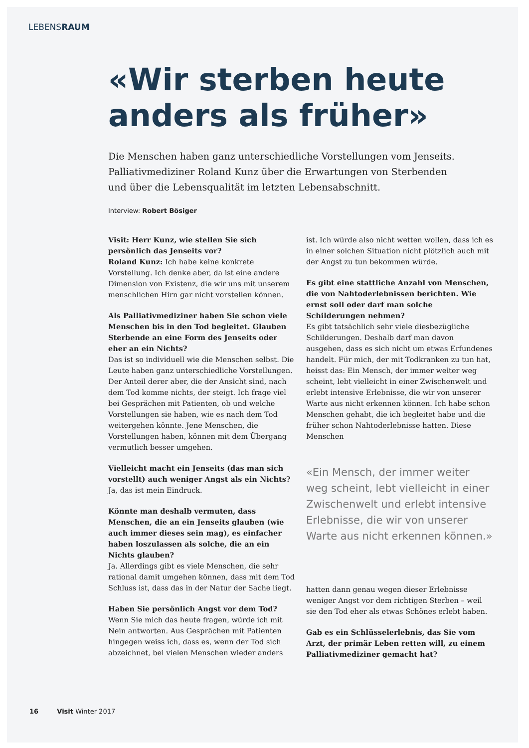LEBENSRAUM
«Wir sterben heute anders als früher»
Die Menschen haben ganz unterschiedliche Vorstellungen vom Jenseits. Palliativmediziner Roland Kunz über die Erwartungen von Sterbenden und über die Lebensqualität im letzten Lebensabschnitt.
Interview: Robert Bösiger
Visit: Herr Kunz, wie stellen Sie sich persönlich das Jenseits vor?
Roland Kunz: Ich habe keine konkrete Vorstellung. Ich denke aber, da ist eine andere Dimension von Existenz, die wir uns mit unserem menschlichen Hirn gar nicht vorstellen können.
Als Palliativmediziner haben Sie schon viele Menschen bis in den Tod begleitet. Glauben Sterbende an eine Form des Jenseits oder eher an ein Nichts?
Das ist so individuell wie die Menschen selbst. Die Leute haben ganz unterschiedliche Vorstellungen. Der Anteil derer aber, die der Ansicht sind, nach dem Tod komme nichts, der steigt. Ich frage viel bei Gesprächen mit Patienten, ob und welche Vorstellungen sie haben, wie es nach dem Tod weitergehen könnte. Jene Menschen, die Vorstellungen haben, können mit dem Übergang vermutlich besser umgehen.
Vielleicht macht ein Jenseits (das man sich vorstellt) auch weniger Angst als ein Nichts?
Ja, das ist mein Eindruck.
Könnte man deshalb vermuten, dass Menschen, die an ein Jenseits glauben (wie auch immer dieses sein mag), es einfacher haben loszulassen als solche, die an ein Nichts glauben?
Ja. Allerdings gibt es viele Menschen, die sehr rational damit umgehen können, dass mit dem Tod Schluss ist, dass das in der Natur der Sache liegt.
Haben Sie persönlich Angst vor dem Tod?
Wenn Sie mich das heute fragen, würde ich mit Nein antworten. Aus Gesprächen mit Patienten hingegen weiss ich, dass es, wenn der Tod sich abzeichnet, bei vielen Menschen wieder anders
ist. Ich würde also nicht wetten wollen, dass ich es in einer solchen Situation nicht plötzlich auch mit der Angst zu tun bekommen würde.
Es gibt eine stattliche Anzahl von Menschen, die von Nahtoderlebnissen berichten. Wie ernst soll oder darf man solche Schilderungen nehmen?
Es gibt tatsächlich sehr viele diesbezügliche Schilderungen. Deshalb darf man davon ausgehen, dass es sich nicht um etwas Erfundenes handelt. Für mich, der mit Todkranken zu tun hat, heisst das: Ein Mensch, der immer weiter weg scheint, lebt vielleicht in einer Zwischenwelt und erlebt intensive Erlebnisse, die wir von unserer Warte aus nicht erkennen können. Ich habe schon Menschen gehabt, die ich begleitet habe und die früher schon Nahtoderlebnisse hatten. Diese Menschen
«Ein Mensch, der immer weiter weg scheint, lebt vielleicht in einer Zwischenwelt und erlebt intensive Erlebnisse, die wir von unserer Warte aus nicht erkennen können.»
hatten dann genau wegen dieser Erlebnisse weniger Angst vor dem richtigen Sterben – weil sie den Tod eher als etwas Schönes erlebt haben.
Gab es ein Schlüsselerlebnis, das Sie vom Arzt, der primär Leben retten will, zu einem Palliativmediziner gemacht hat?
16 Visit Winter 2017